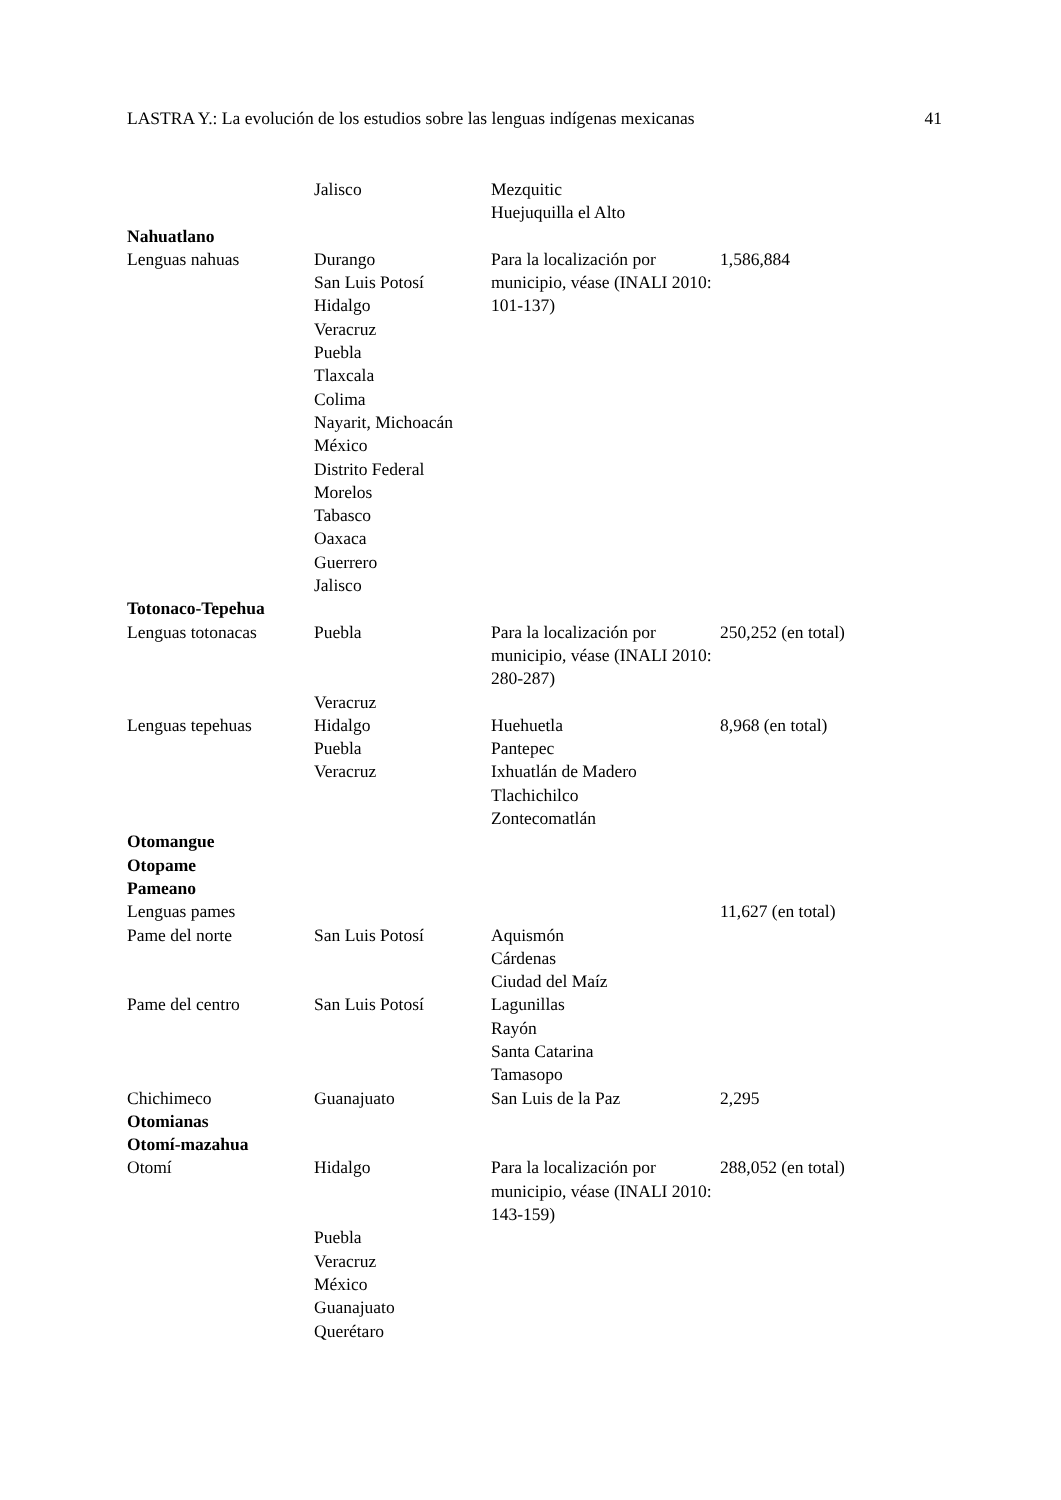LASTRA Y.: La evolución de los estudios sobre las lenguas indígenas mexicanas 41
| | Jalisco | Mezquitic Huejuquilla el Alto | |
| Nahuatlano | | | |
| Lenguas nahuas | Durango San Luis Potosí Hidalgo Veracruz Puebla Tlaxcala Colima Nayarit, Michoacán México Distrito Federal Morelos Tabasco Oaxaca Guerrero Jalisco | Para la localización por municipio, véase (INALI 2010: 101-137) | 1,586,884 |
| Totonaco-Tepehua | | | |
| Lenguas totonacas | Puebla | Para la localización por municipio, véase (INALI 2010: 280-287) | 250,252 (en total) |
| | Veracruz | | |
| Lenguas tepehuas | Hidalgo Puebla Veracruz | Huehuetla Pantepec Ixhuatlán de Madero Tlachichilco Zontecomatlán | 8,968 (en total) |
| Otomangue | | | |
| Otopame | | | |
| Pameano | | | |
| Lenguas pames | | | 11,627 (en total) |
| Pame del norte | San Luis Potosí | Aquismón Cárdenas Ciudad del Maíz | |
| Pame del centro | San Luis Potosí | Lagunillas Rayón Santa Catarina Tamasopo | |
| Chichimeco | Guanajuato | San Luis de la Paz | 2,295 |
| Otomianas | | | |
| Otomí-mazahua | | | |
| Otomí | Hidalgo | Para la localización por municipio, véase (INALI 2010: 143-159) | 288,052 (en total) |
| | Puebla Veracruz México Guanajuato Querétaro | | |